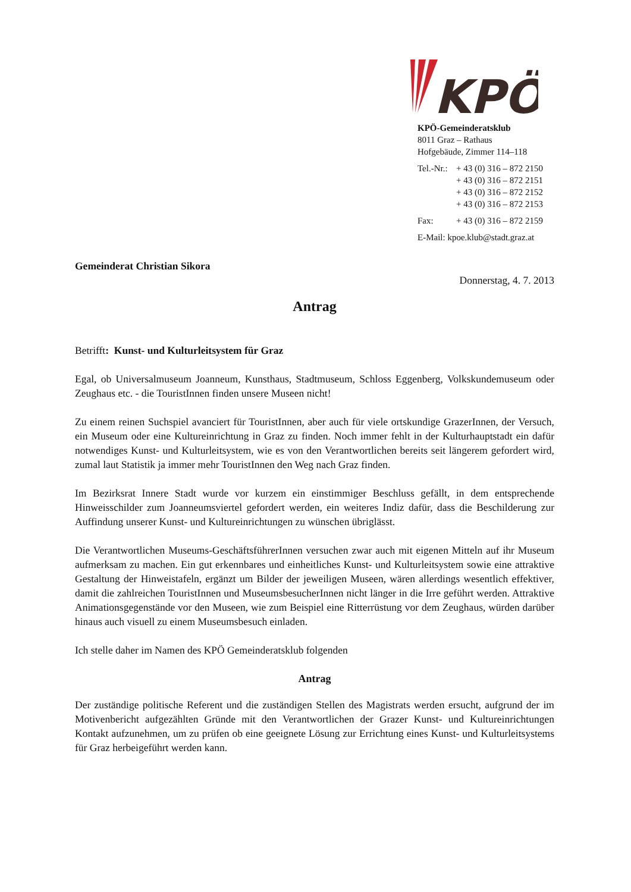KPÖ
KPÖ-Gemeinderatsklub
8011 Graz – Rathaus
Hofgebäude, Zimmer 114–118
Tel.-Nr.: + 43 (0) 316 – 872 2150
+ 43 (0) 316 – 872 2151
+ 43 (0) 316 – 872 2152
+ 43 (0) 316 – 872 2153
Fax: + 43 (0) 316 – 872 2159
E-Mail: kpoe.klub@stadt.graz.at
Gemeinderat Christian Sikora
Donnerstag, 4. 7. 2013
Antrag
Betrifft: Kunst- und Kulturleitsystem für Graz
Egal, ob Universalmuseum Joanneum, Kunsthaus, Stadtmuseum, Schloss Eggenberg, Volkskundemuseum oder Zeughaus etc. - die TouristInnen finden unsere Museen nicht!
Zu einem reinen Suchspiel avanciert für TouristInnen, aber auch für viele ortskundige GrazerInnen, der Versuch, ein Museum oder eine Kultureinrichtung in Graz zu finden. Noch immer fehlt in der Kulturhauptstadt ein dafür notwendiges Kunst- und Kulturleitsystem, wie es von den Verantwortlichen bereits seit längerem gefordert wird, zumal laut Statistik ja immer mehr TouristInnen den Weg nach Graz finden.
Im Bezirksrat Innere Stadt wurde vor kurzem ein einstimmiger Beschluss gefällt, in dem entsprechende Hinweisschilder zum Joanneumsviertel gefordert werden, ein weiteres Indiz dafür, dass die Beschilderung zur Auffindung unserer Kunst- und Kultureinrichtungen zu wünschen übriglässt.
Die Verantwortlichen Museums-GeschäftsführerInnen versuchen zwar auch mit eigenen Mitteln auf ihr Museum aufmerksam zu machen. Ein gut erkennbares und einheitliches Kunst- und Kulturleitsystem sowie eine attraktive Gestaltung der Hinweistafeln, ergänzt um Bilder der jeweiligen Museen, wären allerdings wesentlich effektiver, damit die zahlreichen TouristInnen und MuseumsbesucherInnen nicht länger in die Irre geführt werden. Attraktive Animationsgegenstände vor den Museen, wie zum Beispiel eine Ritterrüstung vor dem Zeughaus, würden darüber hinaus auch visuell zu einem Museumsbesuch einladen.
Ich stelle daher im Namen des KPÖ Gemeinderatsklub folgenden
Antrag
Der zuständige politische Referent und die zuständigen Stellen des Magistrats werden ersucht, aufgrund der im Motivenbericht aufgezählten Gründe mit den Verantwortlichen der Grazer Kunst- und Kultureinrichtungen Kontakt aufzunehmen, um zu prüfen ob eine geeignete Lösung zur Errichtung eines Kunst- und Kulturleitsystems für Graz herbeigeführt werden kann.